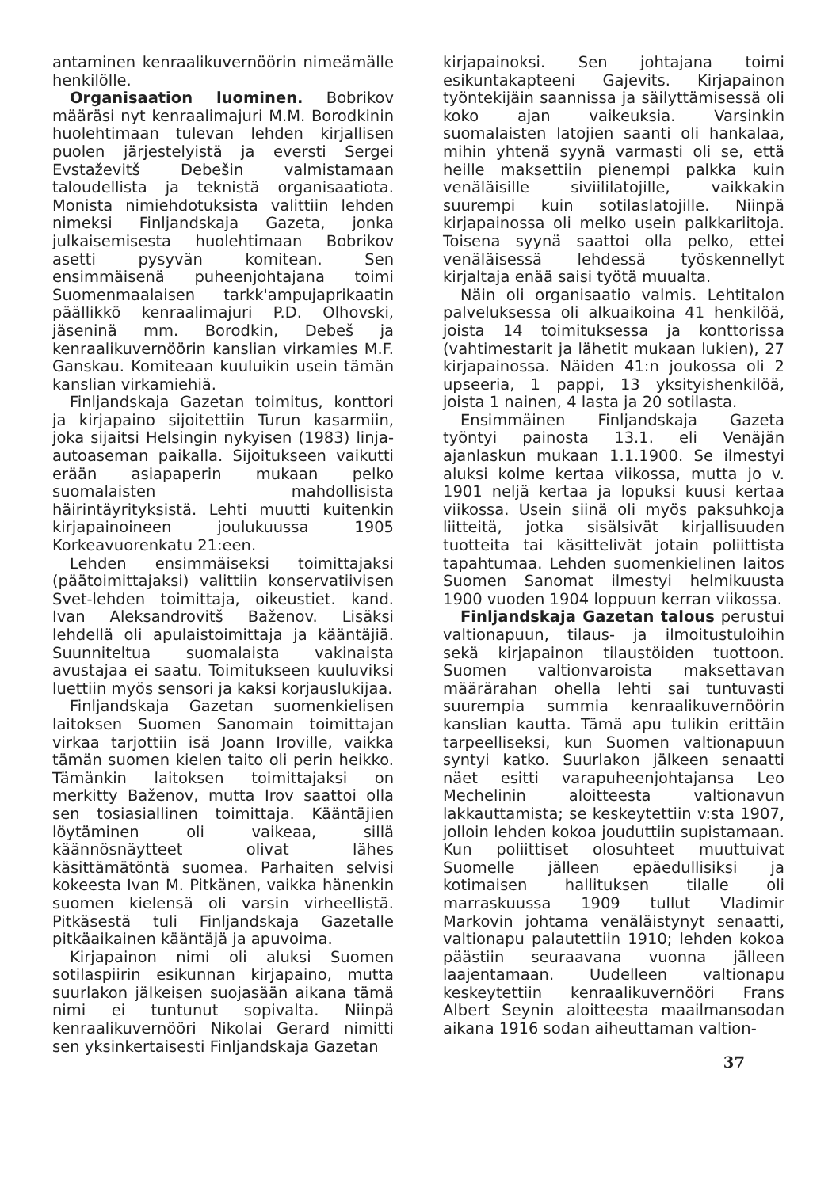antaminen kenraalikuvernöörin nimeämälle henkilölle.
Organisaation luominen. Bobrikov määräsi nyt kenraalimajuri M.M. Borodkinin huolehtimaan tulevan lehden kirjallisen puolen järjestelyistä ja eversti Sergei Evstaževitš Debešin valmistamaan taloudellista ja teknistä organisaatiota. Monista nimiehdotuksista valittiin lehden nimeksi Finljandskaja Gazeta, jonka julkaisemisesta huolehtimaan Bobrikov asetti pysyvän komitean. Sen ensimmäisenä puheenjohtajana toimi Suomenmaalaisen tarkk'ampujaprikaatin päällikkö kenraalimajuri P.D. Olhovski, jäseninä mm. Borodkin, Debeš ja kenraalikuvernöörin kanslian virkamies M.F. Ganskau. Komiteaan kuuluikin usein tämän kanslian virkamiehiä.
Finljandskaja Gazetan toimitus, konttori ja kirjapaino sijoitettiin Turun kasarmiin, joka sijaitsi Helsingin nykyisen (1983) linja-autoaseman paikalla. Sijoitukseen vaikutti erään asiapaperin mukaan pelko suomalaisten mahdollisista häirintäyrityksistä. Lehti muutti kuitenkin kirjapainoineen joulukuussa 1905 Korkeavuorenkatu 21:een.
Lehden ensimmäiseksi toimittajaksi (päätoimittajaksi) valittiin konservatiivisen Svet-lehden toimittaja, oikeustiet. kand. Ivan Aleksandrovitš Baženov. Lisäksi lehdellä oli apulaistoimittaja ja kääntäjiä. Suunniteltua suomalaista vakinaista avustajaa ei saatu. Toimitukseen kuuluviksi luettiin myös sensori ja kaksi korjauslukijaa.
Finljandskaja Gazetan suomenkielisen laitoksen Suomen Sanomain toimittajan virkaa tarjottiin isä Joann Iroville, vaikka tämän suomen kielen taito oli perin heikko. Tämänkin laitoksen toimittajaksi on merkitty Baženov, mutta Irov saattoi olla sen tosiasiallinen toimittaja. Kääntäjien löytäminen oli vaikeaa, sillä käännösnäytteet olivat lähes käsittämätöntä suomea. Parhaiten selvisi kokeesta Ivan M. Pitkänen, vaikka hänenkin suomen kielensä oli varsin virheellistä. Pitkäsestä tuli Finljandskaja Gazetalle pitkäaikainen kääntäjä ja apuvoima.
Kirjapainon nimi oli aluksi Suomen sotilaspiirin esikunnan kirjapaino, mutta suurlakon jälkeisen suojasään aikana tämä nimi ei tuntunut sopivalta. Niinpä kenraalikuvernööri Nikolai Gerard nimitti sen yksinkertaisesti Finljandskaja Gazetan
kirjapainoksi. Sen johtajana toimi esikuntakapteeni Gajevits. Kirjapainon työntekijäin saannissa ja säilyttämisessä oli koko ajan vaikeuksia. Varsinkin suomalaisten latojien saanti oli hankalaa, mihin yhtenä syynä varmasti oli se, että heille maksettiin pienempi palkka kuin venäläisille siviililatojille, vaikkakin suurempi kuin sotilaslatojille. Niinpä kirjapainossa oli melko usein palkkariitoja. Toisena syynä saattoi olla pelko, ettei venäläisessä lehdessä työskennellyt kirjaltaja enää saisi työtä muualta.
Näin oli organisaatio valmis. Lehtitalon palveluksessa oli alkuaikoina 41 henkilöä, joista 14 toimituksessa ja konttorissa (vahtimestarit ja lähetit mukaan lukien), 27 kirjapainossa. Näiden 41:n joukossa oli 2 upseeria, 1 pappi, 13 yksityishenkilöä, joista 1 nainen, 4 lasta ja 20 sotilasta.
Ensimmäinen Finljandskaja Gazeta työntyi painosta 13.1. eli Venäjän ajanlaskun mukaan 1.1.1900. Se ilmestyi aluksi kolme kertaa viikossa, mutta jo v. 1901 neljä kertaa ja lopuksi kuusi kertaa viikossa. Usein siinä oli myös paksuhkoja liitteitä, jotka sisälsivät kirjallisuuden tuotteita tai käsittelivät jotain poliittista tapahtumaa. Lehden suomenkielinen laitos Suomen Sanomat ilmestyi helmikuusta 1900 vuoden 1904 loppuun kerran viikossa.
Finljandskaja Gazetan talous perustui valtionapuun, tilaus- ja ilmoitustuloihin sekä kirjapainon tilaustöiden tuottoon. Suomen valtionvaroista maksettavan määrärahan ohella lehti sai tuntuvasti suurempia summia kenraalikuvernöörin kanslian kautta. Tämä apu tulikin erittäin tarpeelliseksi, kun Suomen valtionapuun syntyi katko. Suurlakon jälkeen senaatti näet esitti varapuheenjohtajansa Leo Mechelinin aloitteesta valtionavun lakkauttamista; se keskeytettiin v:sta 1907, jolloin lehden kokoa jouduttiin supistamaan. Kun poliittiset olosuhteet muuttuivat Suomelle jälleen epäedullisiksi ja kotimaisen hallituksen tilalle oli marraskuussa 1909 tullut Vladimir Markovin johtama venäläistynyt senaatti, valtionapu palautettiin 1910; lehden kokoa päästiin seuraavana vuonna jälleen laajentamaan. Uudelleen valtionapu keskeytettiin kenraalikuvernööri Frans Albert Seynin aloitteesta maailmansodan aikana 1916 sodan aiheuttaman valtion-
37